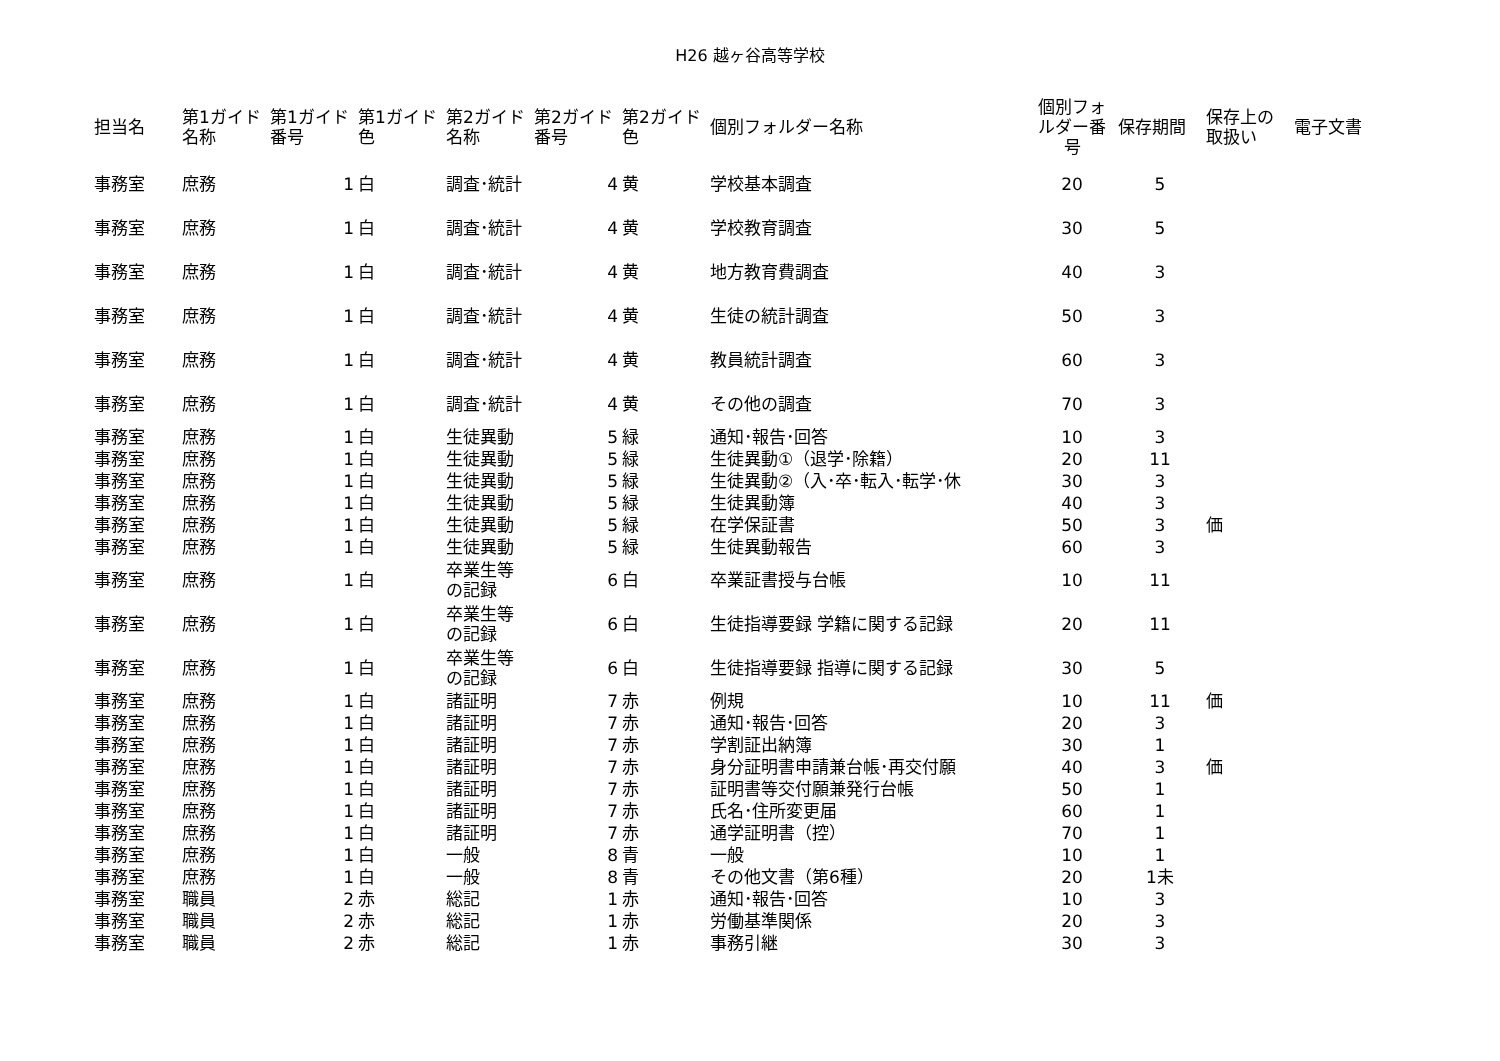H26 越ヶ谷高等学校
| 担当名 | 第1ガイド名称 | 第1ガイド番号 | 第1ガイド色 | 第2ガイド名称 | 第2ガイド番号 | 第2ガイド色 | 個別フォルダー名称 | 個別フォルダー番号 | 保存期間 | 保存上の取扱い | 電子文書 |
| --- | --- | --- | --- | --- | --- | --- | --- | --- | --- | --- | --- |
| 事務室 | 庶務 | 1 | 白 | 調査･統計 | 4 | 黄 | 学校基本調査 | 20 | 5 | | |
| 事務室 | 庶務 | 1 | 白 | 調査･統計 | 4 | 黄 | 学校教育調査 | 30 | 5 | | |
| 事務室 | 庶務 | 1 | 白 | 調査･統計 | 4 | 黄 | 地方教育費調査 | 40 | 3 | | |
| 事務室 | 庶務 | 1 | 白 | 調査･統計 | 4 | 黄 | 生徒の統計調査 | 50 | 3 | | |
| 事務室 | 庶務 | 1 | 白 | 調査･統計 | 4 | 黄 | 教員統計調査 | 60 | 3 | | |
| 事務室 | 庶務 | 1 | 白 | 調査･統計 | 4 | 黄 | その他の調査 | 70 | 3 | | |
| 事務室 | 庶務 | 1 | 白 | 生徒異動 | 5 | 緑 | 通知･報告･回答 | 10 | 3 | | |
| 事務室 | 庶務 | 1 | 白 | 生徒異動 | 5 | 緑 | 生徒異動①（退学･除籍） | 20 | 11 | | |
| 事務室 | 庶務 | 1 | 白 | 生徒異動 | 5 | 緑 | 生徒異動②（入･卒･転入･転学･休 | 30 | 3 | | |
| 事務室 | 庶務 | 1 | 白 | 生徒異動 | 5 | 緑 | 生徒異動簿 | 40 | 3 | | |
| 事務室 | 庶務 | 1 | 白 | 生徒異動 | 5 | 緑 | 在学保証書 | 50 | 3 | 価 | |
| 事務室 | 庶務 | 1 | 白 | 生徒異動 | 5 | 緑 | 生徒異動報告 | 60 | 3 | | |
| 事務室 | 庶務 | 1 | 白 | 卒業生等の記録 | 6 | 白 | 卒業証書授与台帳 | 10 | 11 | | |
| 事務室 | 庶務 | 1 | 白 | 卒業生等の記録 | 6 | 白 | 生徒指導要録 学籍に関する記録 | 20 | 11 | | |
| 事務室 | 庶務 | 1 | 白 | 卒業生等の記録 | 6 | 白 | 生徒指導要録 指導に関する記録 | 30 | 5 | | |
| 事務室 | 庶務 | 1 | 白 | 諸証明 | 7 | 赤 | 例規 | 10 | 11 | 価 | |
| 事務室 | 庶務 | 1 | 白 | 諸証明 | 7 | 赤 | 通知･報告･回答 | 20 | 3 | | |
| 事務室 | 庶務 | 1 | 白 | 諸証明 | 7 | 赤 | 学割証出納簿 | 30 | 1 | | |
| 事務室 | 庶務 | 1 | 白 | 諸証明 | 7 | 赤 | 身分証明書申請兼台帳･再交付願 | 40 | 3 | 価 | |
| 事務室 | 庶務 | 1 | 白 | 諸証明 | 7 | 赤 | 証明書等交付願兼発行台帳 | 50 | 1 | | |
| 事務室 | 庶務 | 1 | 白 | 諸証明 | 7 | 赤 | 氏名･住所変更届 | 60 | 1 | | |
| 事務室 | 庶務 | 1 | 白 | 諸証明 | 7 | 赤 | 通学証明書（控） | 70 | 1 | | |
| 事務室 | 庶務 | 1 | 白 | 一般 | 8 | 青 | 一般 | 10 | 1 | | |
| 事務室 | 庶務 | 1 | 白 | 一般 | 8 | 青 | その他文書（第6種） | 20 | 1未 | | |
| 事務室 | 職員 | 2 | 赤 | 総記 | 1 | 赤 | 通知･報告･回答 | 10 | 3 | | |
| 事務室 | 職員 | 2 | 赤 | 総記 | 1 | 赤 | 労働基準関係 | 20 | 3 | | |
| 事務室 | 職員 | 2 | 赤 | 総記 | 1 | 赤 | 事務引継 | 30 | 3 | | |